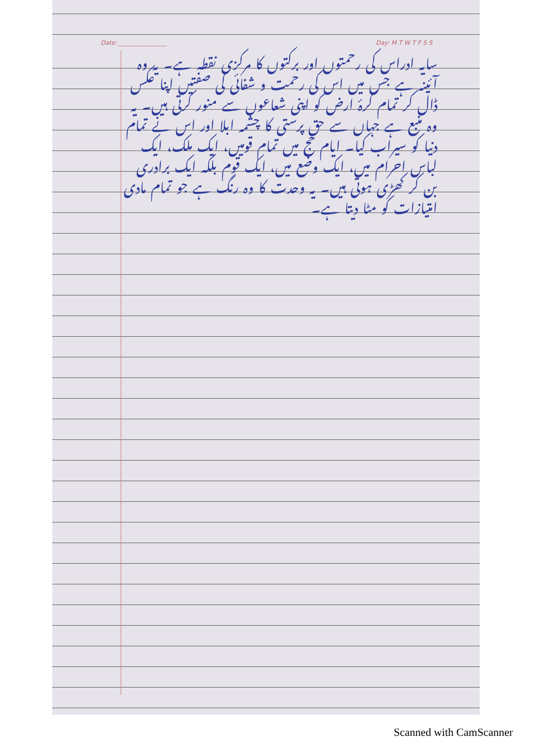Date: ________________ Day: M T W T F S S
سایہ ادراس کی رحمتوں اور برکتوں کا مرکزی نقطہ ہے۔ یہ وہ آئینہ ہے جس میں اس کی رحمت و شفائی کی صفتیں اپنا عکس ڈال کر تمام کرۂ ارض کو اپنی شعاعوں سے منور کرتی ہیں۔ یہ وہ منبع ہے جہاں سے حق پرستی کا چشمہ ابلا اور اس نے تمام دنیا کو سیراب کیا۔ ایام حج میں تمام قومیں، ایک ملک، ایک لباس احرام میں، ایک وضع میں، ایک قوم بلکہ ایک برادری بن کر کھڑی ہوتی ہیں۔ یہ وحدت کا وہ رنگ ہے جو تمام مادی امتیازات کو مٹا دیتا ہے۔
Scanned with CamScanner